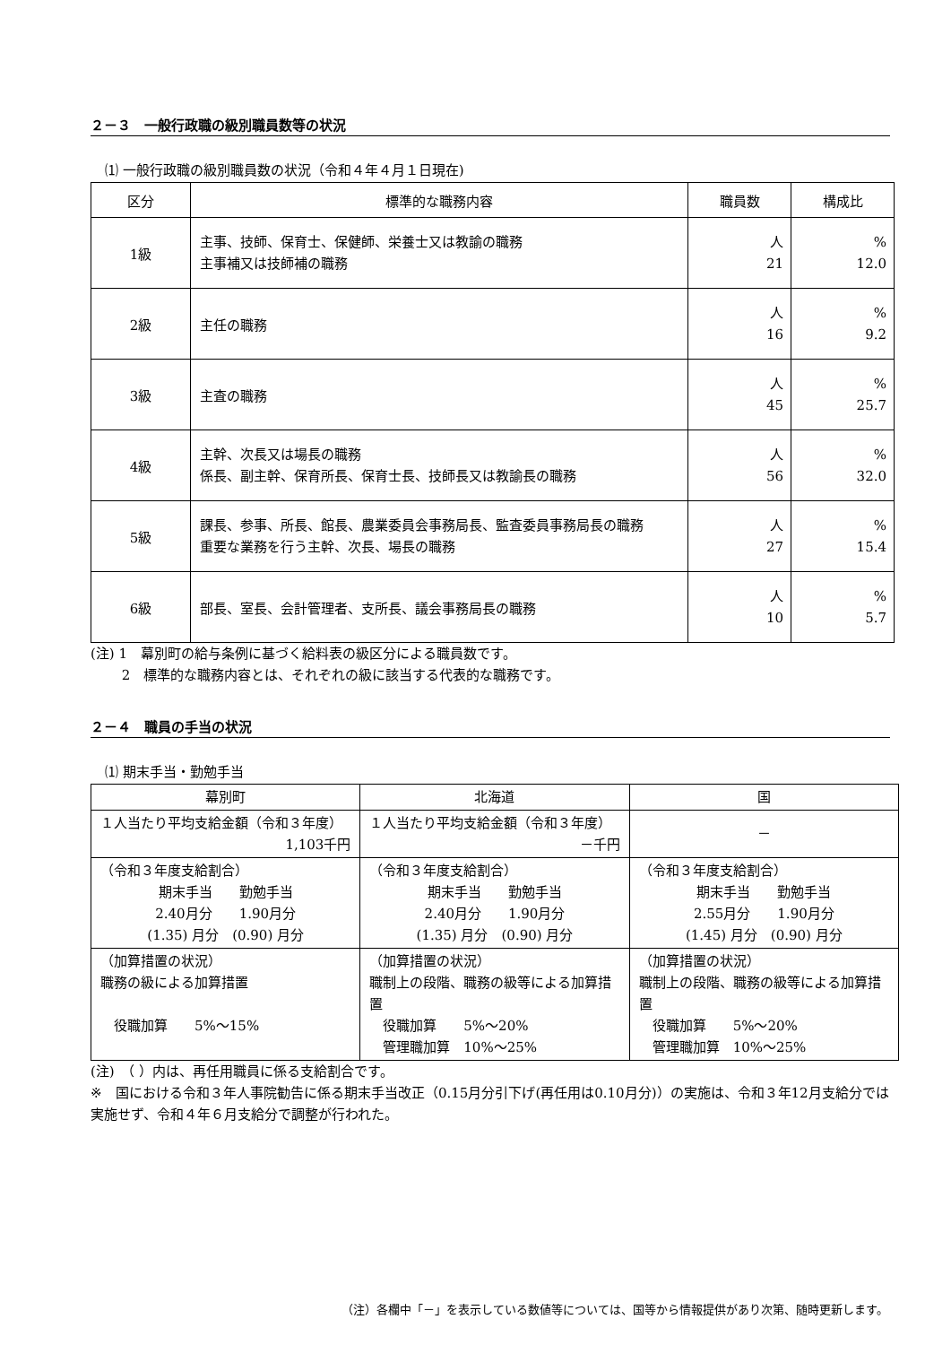２－３　一般行政職の級別職員数等の状況
⑴ 一般行政職の級別職員数の状況（令和４年４月１日現在)
| 区分 | 標準的な職務内容 | 職員数 | 構成比 |
| --- | --- | --- | --- |
| 1級 | 主事、技師、保育士、保健師、栄養士又は教諭の職務 主事補又は技師補の職務 | 人 21 | % 12.0 |
| 2級 | 主任の職務 | 人 16 | % 9.2 |
| 3級 | 主査の職務 | 人 45 | % 25.7 |
| 4級 | 主幹、次長又は場長の職務 係長、副主幹、保育所長、保育士長、技師長又は教諭長の職務 | 人 56 | % 32.0 |
| 5級 | 課長、参事、所長、館長、農業委員会事務局長、監査委員事務局長の職務 重要な業務を行う主幹、次長、場長の職務 | 人 27 | % 15.4 |
| 6級 | 部長、室長、会計管理者、支所長、議会事務局長の職務 | 人 10 | % 5.7 |
(注) 1　幕別町の給与条例に基づく給料表の級区分による職員数です。
　　 2　標準的な職務内容とは、それぞれの級に該当する代表的な職務です。
２－４　職員の手当の状況
⑴ 期末手当・勤勉手当
| 幕別町 | 北海道 | 国 |
| １人当たり平均支給金額（令和３年度） 1,103千円 | １人当たり平均支給金額（令和３年度） －千円 | － |
| （令和３年度支給割合） 期末手当 勤勉手当 2.40月分 1.90月分 (1.35) 月分 (0.90) 月分 | （令和３年度支給割合） 期末手当 勤勉手当 2.40月分 1.90月分 (1.35) 月分 (0.90) 月分 | （令和３年度支給割合） 期末手当 勤勉手当 2.55月分 1.90月分 (1.45) 月分 (0.90) 月分 |
| （加算措置の状況） 職務の級による加算措置 役職加算 5%～15% | （加算措置の状況） 職制上の段階、職務の級等による加算措置 役職加算 5%～20% 管理職加算 10%～25% | （加算措置の状況） 職制上の段階、職務の級等による加算措置 役職加算 5%～20% 管理職加算 10%～25% |
(注)　（ ）内は、再任用職員に係る支給割合です。
※　国における令和３年人事院勧告に係る期末手当改正（0.15月分引下げ(再任用は0.10月分)）の実施は、令和３年12月支給分では実施せず、令和４年６月支給分で調整が行われた。
（注）各欄中「－」を表示している数値等については、国等から情報提供があり次第、随時更新します。